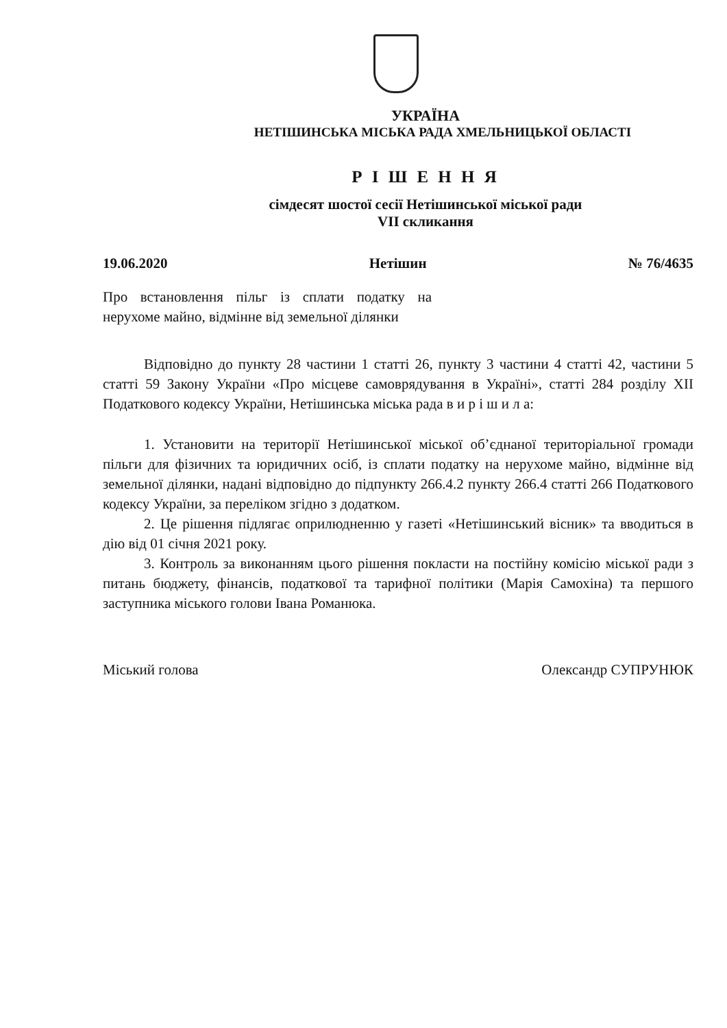УКРАЇНА
НЕТІШИНСЬКА МІСЬКА РАДА ХМЕЛЬНИЦЬКОЇ ОБЛАСТІ
Р І Ш Е Н Н Я
сімдесят шостої сесії Нетішинської міської ради
VII скликання
19.06.2020 Нетішин № 76/4635
Про встановлення пільг із сплати податку на нерухоме майно, відмінне від земельної ділянки
Відповідно до пункту 28 частини 1 статті 26, пункту 3 частини 4 статті 42, частини 5 статті 59 Закону України «Про місцеве самоврядування в Україні», статті 284 розділу ХІІ Податкового кодексу України, Нетішинська міська рада в и р і ш и л а:
1. Установити на території Нетішинської міської об’єднаної територіальної громади пільги для фізичних та юридичних осіб, із сплати податку на нерухоме майно, відмінне від земельної ділянки, надані відповідно до підпункту 266.4.2 пункту 266.4 статті 266 Податкового кодексу України, за переліком згідно з додатком.
2. Це рішення підлягає оприлюдненню у газеті «Нетішинський вісник» та вводиться в дію від 01 січня 2021 року.
3. Контроль за виконанням цього рішення покласти на постійну комісію міської ради з питань бюджету, фінансів, податкової та тарифної політики (Марія Самохіна) та першого заступника міського голови Івана Романюка.
Міський голова Олександр СУПРУНЮК